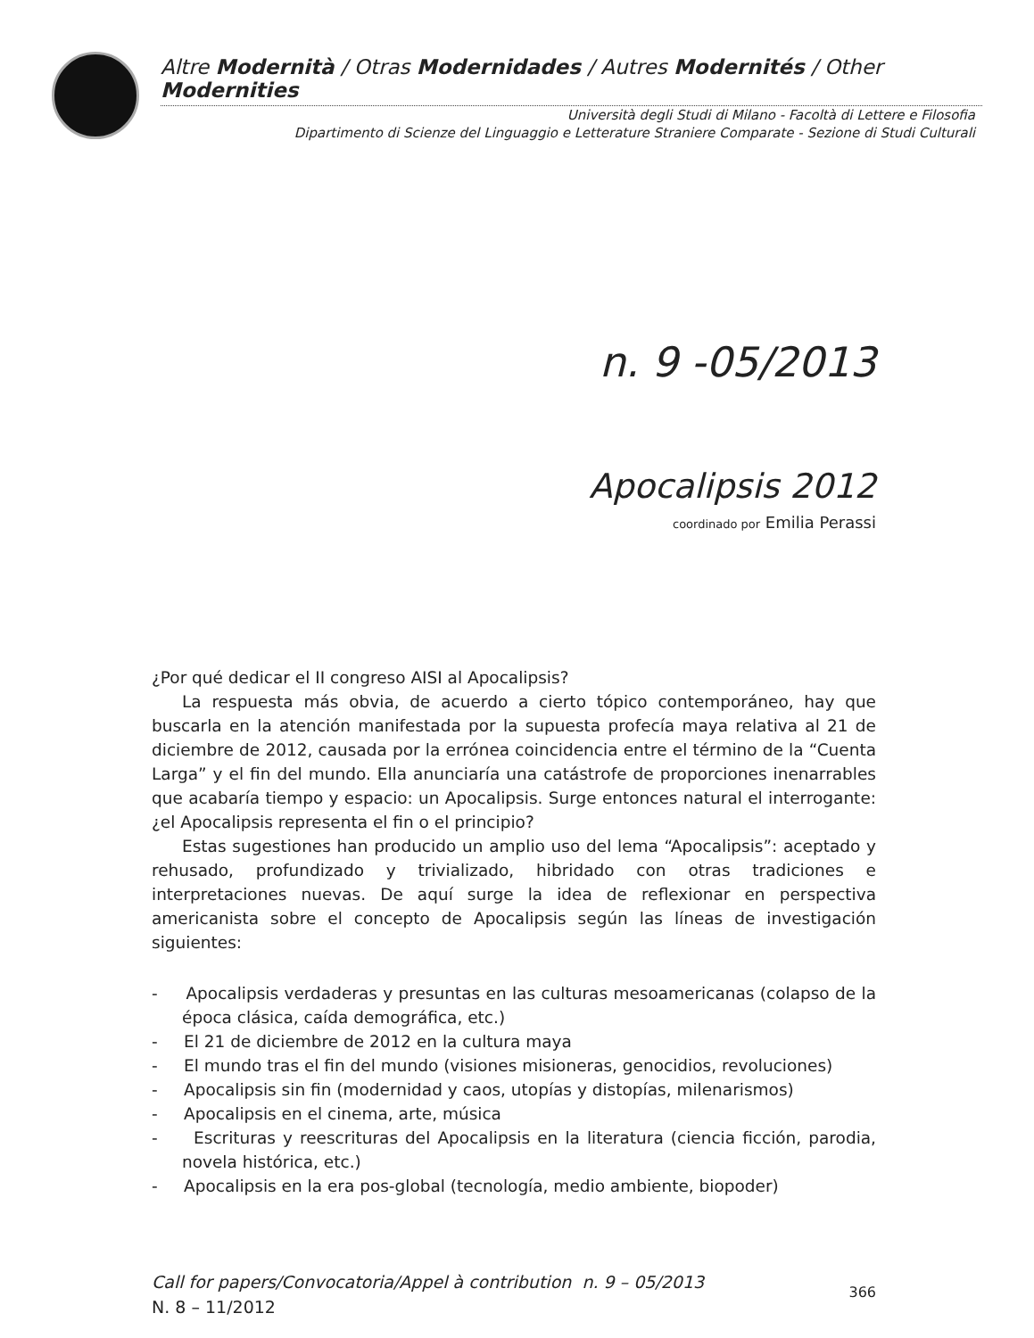Altre Modernità / Otras Modernidades / Autres Modernités / Other Modernities
Università degli Studi di Milano - Facoltà di Lettere e Filosofia
Dipartimento di Scienze del Linguaggio e Letterature Straniere Comparate - Sezione di Studi Culturali
n. 9 -05/2013
Apocalipsis 2012
coordinado por Emilia Perassi
¿Por qué dedicar el II congreso AISI al Apocalipsis?
La respuesta más obvia, de acuerdo a cierto tópico contemporáneo, hay que buscarla en la atención manifestada por la supuesta profecía maya relativa al 21 de diciembre de 2012, causada por la errónea coincidencia entre el término de la “Cuenta Larga” y el fin del mundo. Ella anunciaría una catástrofe de proporciones inenarrables que acabaría tiempo y espacio: un Apocalipsis. Surge entonces natural el interrogante: ¿el Apocalipsis representa el fin o el principio?
Estas sugestiones han producido un amplio uso del lema “Apocalipsis”: aceptado y rehusado, profundizado y trivializado, hibridado con otras tradiciones e interpretaciones nuevas. De aquí surge la idea de reflexionar en perspectiva americanista sobre el concepto de Apocalipsis según las líneas de investigación siguientes:
- Apocalipsis verdaderas y presuntas en las culturas mesoamericanas (colapso de la época clásica, caída demográfica, etc.)
- El 21 de diciembre de 2012 en la cultura maya
- El mundo tras el fin del mundo (visiones misioneras, genocidios, revoluciones)
- Apocalipsis sin fin (modernidad y caos, utopías y distopías, milenarismos)
- Apocalipsis en el cinema, arte, música
- Escrituras y reescrituras del Apocalipsis en la literatura (ciencia ficción, parodia, novela histórica, etc.)
- Apocalipsis en la era pos-global (tecnología, medio ambiente, biopoder)
Call for papers/Convocatoria/Appel à contribution n. 9 – 05/2013
N. 8 – 11/2012
366